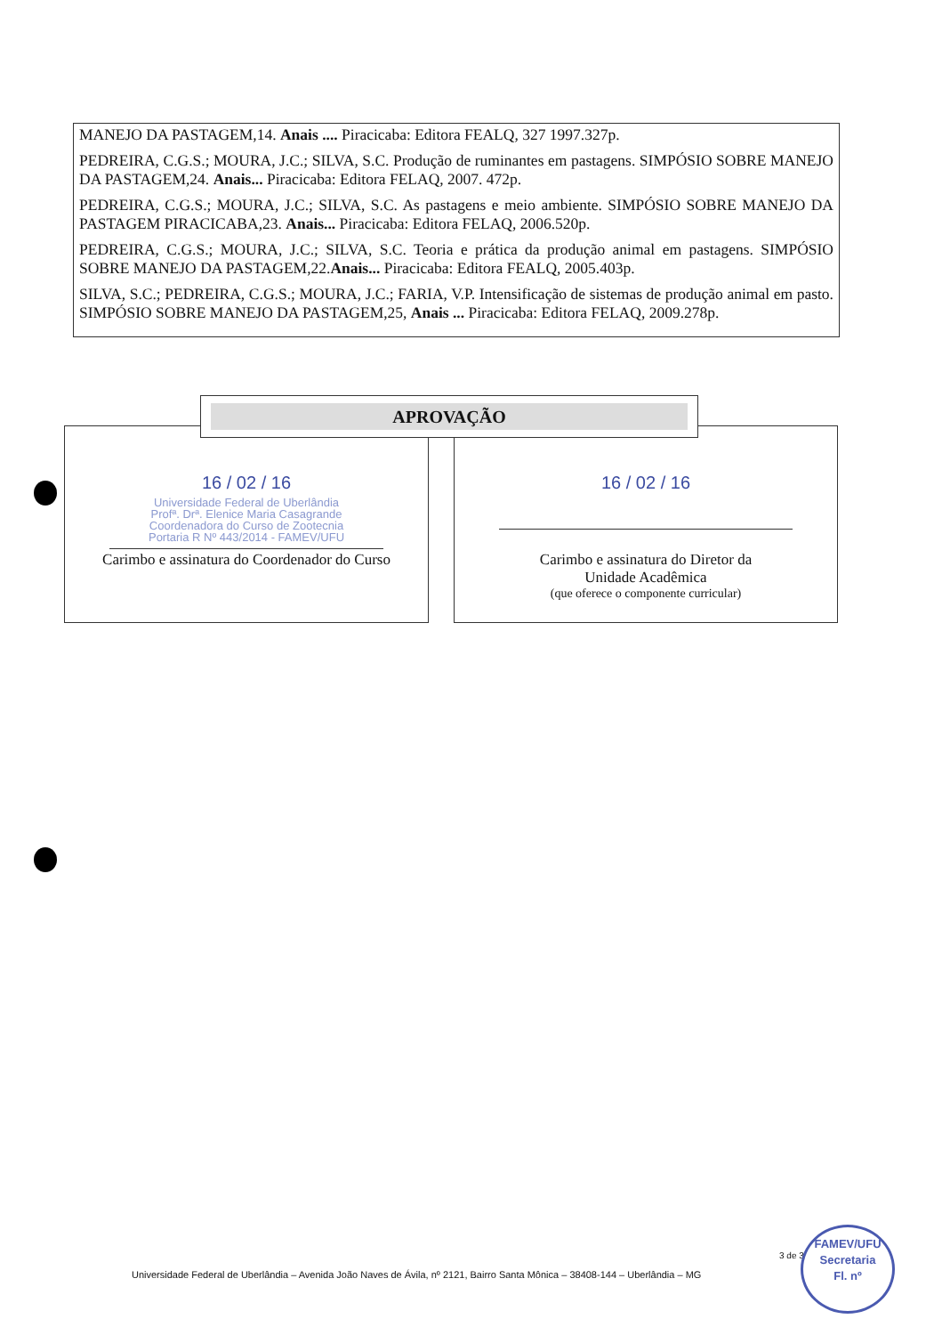MANEJO DA PASTAGEM,14. Anais .... Piracicaba: Editora FEALQ, 327 1997.327p.
PEDREIRA, C.G.S.; MOURA, J.C.; SILVA, S.C. Produção de ruminantes em pastagens. SIMPÓSIO SOBRE MANEJO DA PASTAGEM,24. Anais... Piracicaba: Editora FELAQ, 2007. 472p.
PEDREIRA, C.G.S.; MOURA, J.C.; SILVA, S.C. As pastagens e meio ambiente. SIMPÓSIO SOBRE MANEJO DA PASTAGEM PIRACICABA,23. Anais... Piracicaba: Editora FELAQ, 2006.520p.
PEDREIRA, C.G.S.; MOURA, J.C.; SILVA, S.C. Teoria e prática da produção animal em pastagens. SIMPÓSIO SOBRE MANEJO DA PASTAGEM,22.Anais... Piracicaba: Editora FEALQ, 2005.403p.
SILVA, S.C.; PEDREIRA, C.G.S.; MOURA, J.C.; FARIA, V.P. Intensificação de sistemas de produção animal em pasto. SIMPÓSIO SOBRE MANEJO DA PASTAGEM,25, Anais ... Piracicaba: Editora FELAQ, 2009.278p.
16 / 02 / 16
Universidade Federal de Uberlândia
Profª. Drª. Elenice Maria Casagrande
Coordenadora do Curso de Zootecnia
Portaria R Nº 443/2014 - FAMEV/UFU
Carimbo e assinatura do Coordenador do Curso
16 / 02 / 16
Carimbo e assinatura do Diretor da
Unidade Acadêmica
(que oferece o componente curricular)
APROVAÇÃO
3 de 3
FAMEV/UFU
Secretaria
Fl. nº
Universidade Federal de Uberlândia – Avenida João Naves de Ávila, nº 2121, Bairro Santa Mônica – 38408-144 – Uberlândia – MG